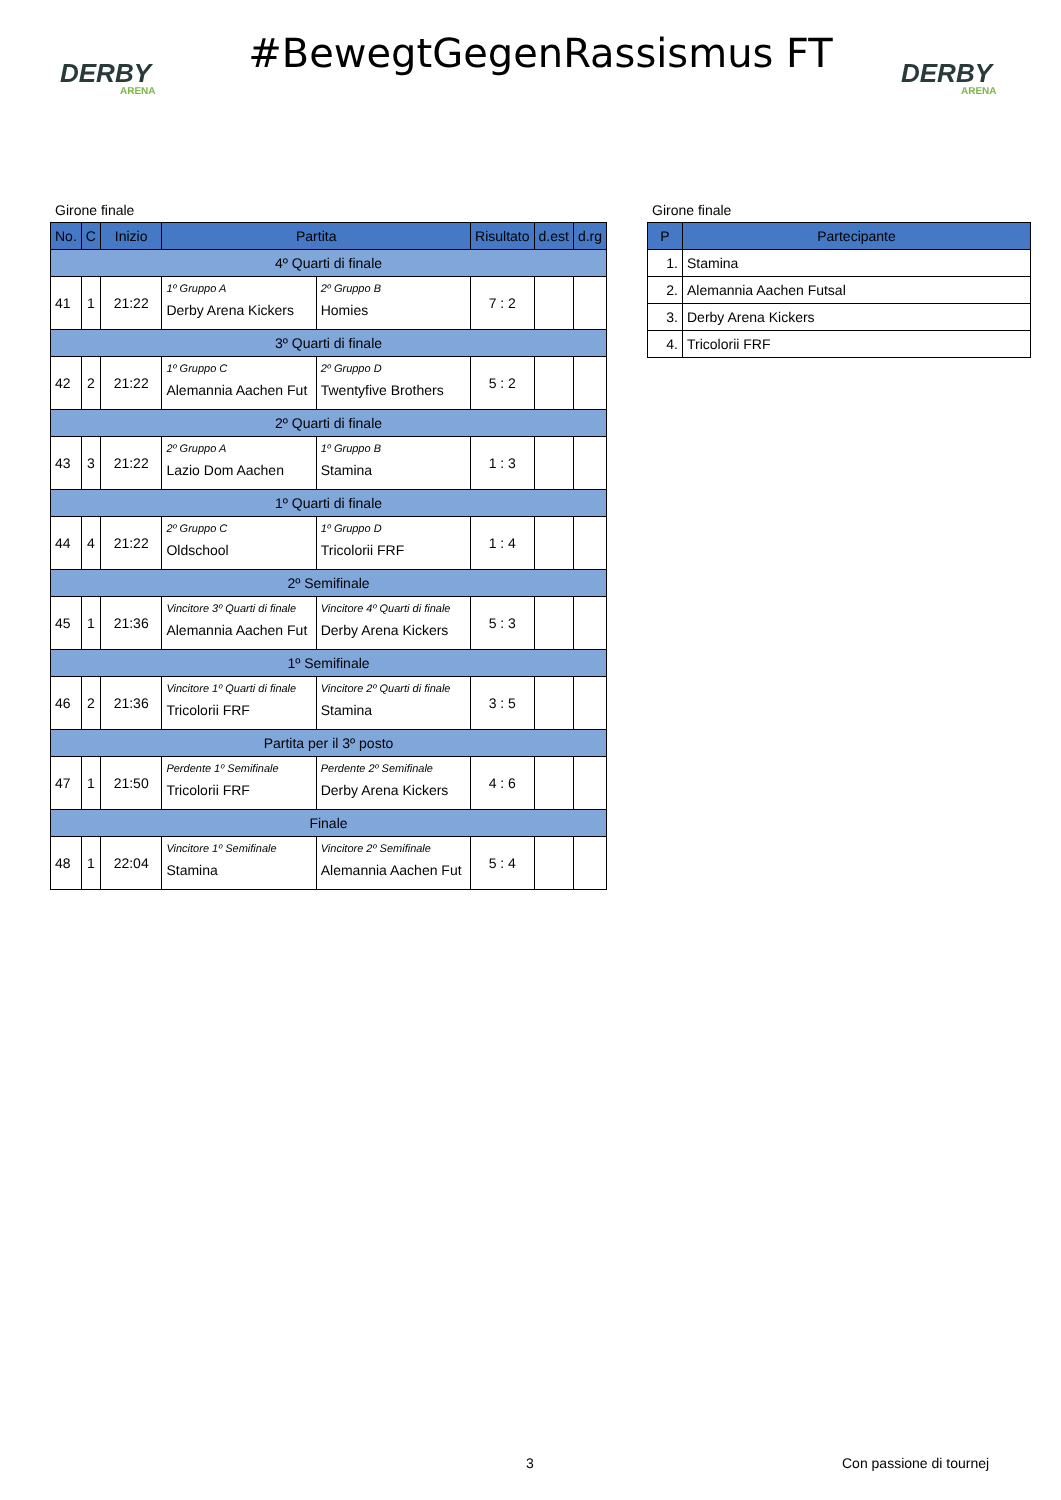DERBY
ARENA
#BewegtGegenRassismus FT
DERBY
ARENA
Girone finale
| No. | C | Inizio | Partita | | Risultato | d.est | d.rg |
| --- | --- | --- | --- | --- | --- | --- | --- |
| 4º Quarti di finale | | | | | | | |
| 41 | 1 | 21:22 | 1º Gruppo A Derby Arena Kickers | 2º Gruppo B Homies | 7 : 2 | | |
| 3º Quarti di finale | | | | | | | |
| 42 | 2 | 21:22 | 1º Gruppo C Alemannia Aachen Fut | 2º Gruppo D Twentyfive Brothers | 5 : 2 | | |
| 2º Quarti di finale | | | | | | | |
| 43 | 3 | 21:22 | 2º Gruppo A Lazio Dom Aachen | 1º Gruppo B Stamina | 1 : 3 | | |
| 1º Quarti di finale | | | | | | | |
| 44 | 4 | 21:22 | 2º Gruppo C Oldschool | 1º Gruppo D Tricolorii FRF | 1 : 4 | | |
| 2º Semifinale | | | | | | | |
| 45 | 1 | 21:36 | Vincitore 3º Quarti di finale Alemannia Aachen Fut | Vincitore 4º Quarti di finale Derby Arena Kickers | 5 : 3 | | |
| 1º Semifinale | | | | | | | |
| 46 | 2 | 21:36 | Vincitore 1º Quarti di finale Tricolorii FRF | Vincitore 2º Quarti di finale Stamina | 3 : 5 | | |
| Partita per il 3º posto | | | | | | | |
| 47 | 1 | 21:50 | Perdente 1º Semifinale Tricolorii FRF | Perdente 2º Semifinale Derby Arena Kickers | 4 : 6 | | |
| Finale | | | | | | | |
| 48 | 1 | 22:04 | Vincitore 1º Semifinale Stamina | Vincitore 2º Semifinale Alemannia Aachen Fut | 5 : 4 | | |
Girone finale
| P | Partecipante |
| --- | --- |
| 1. | Stamina |
| 2. | Alemannia Aachen Futsal |
| 3. | Derby Arena Kickers |
| 4. | Tricolorii FRF |
3 Con passione di tournej